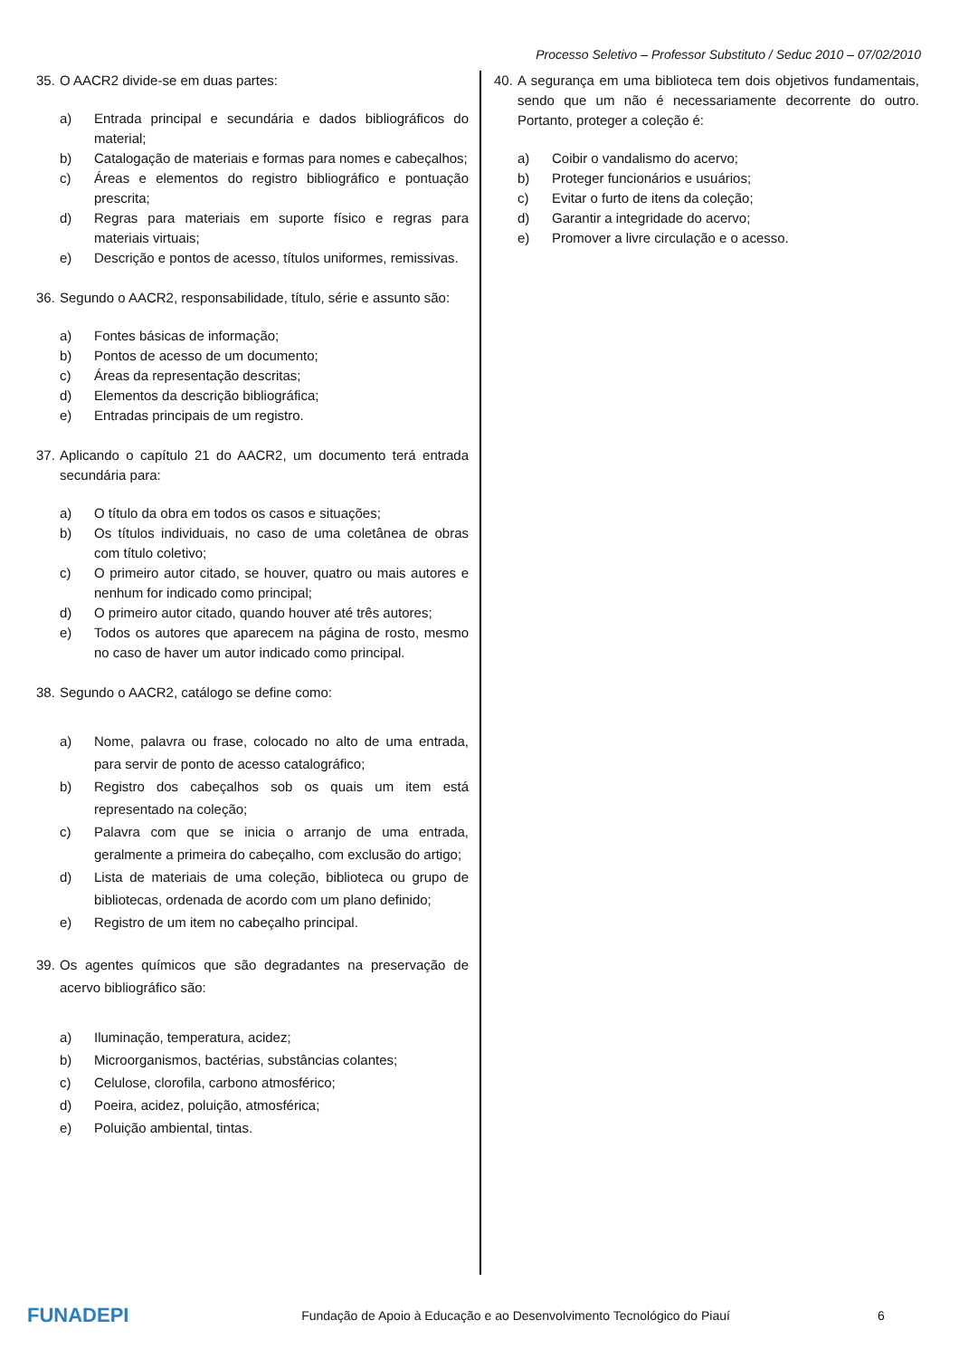Processo Seletivo – Professor Substituto / Seduc 2010 – 07/02/2010
35. O AACR2 divide-se em duas partes:
a) Entrada principal e secundária e dados bibliográficos do material;
b) Catalogação de materiais e formas para nomes e cabeçalhos;
c) Áreas e elementos do registro bibliográfico e pontuação prescrita;
d) Regras para materiais em suporte físico e regras para materiais virtuais;
e) Descrição e pontos de acesso, títulos uniformes, remissivas.
36. Segundo o AACR2, responsabilidade, título, série e assunto são:
a) Fontes básicas de informação;
b) Pontos de acesso de um documento;
c) Áreas da representação descritas;
d) Elementos da descrição bibliográfica;
e) Entradas principais de um registro.
37. Aplicando o capítulo 21 do AACR2, um documento terá entrada secundária para:
a) O título da obra em todos os casos e situações;
b) Os títulos individuais, no caso de uma coletânea de obras com título coletivo;
c) O primeiro autor citado, se houver, quatro ou mais autores e nenhum for indicado como principal;
d) O primeiro autor citado, quando houver até três autores;
e) Todos os autores que aparecem na página de rosto, mesmo no caso de haver um autor indicado como principal.
38. Segundo o AACR2, catálogo se define como:
a) Nome, palavra ou frase, colocado no alto de uma entrada, para servir de ponto de acesso catalográfico;
b) Registro dos cabeçalhos sob os quais um item está representado na coleção;
c) Palavra com que se inicia o arranjo de uma entrada, geralmente a primeira do cabeçalho, com exclusão do artigo;
d) Lista de materiais de uma coleção, biblioteca ou grupo de bibliotecas, ordenada de acordo com um plano definido;
e) Registro de um item no cabeçalho principal.
39. Os agentes químicos que são degradantes na preservação de acervo bibliográfico são:
a) Iluminação, temperatura, acidez;
b) Microorganismos, bactérias, substâncias colantes;
c) Celulose, clorofila, carbono atmosférico;
d) Poeira, acidez, poluição, atmosférica;
e) Poluição ambiental, tintas.
40. A segurança em uma biblioteca tem dois objetivos fundamentais, sendo que um não é necessariamente decorrente do outro. Portanto, proteger a coleção é:
a) Coibir o vandalismo do acervo;
b) Proteger funcionários e usuários;
c) Evitar o furto de itens da coleção;
d) Garantir a integridade do acervo;
e) Promover a livre circulação e o acesso.
FUNADEPI
Fundação de Apoio à Educação e ao Desenvolvimento Tecnológico do Piauí
6